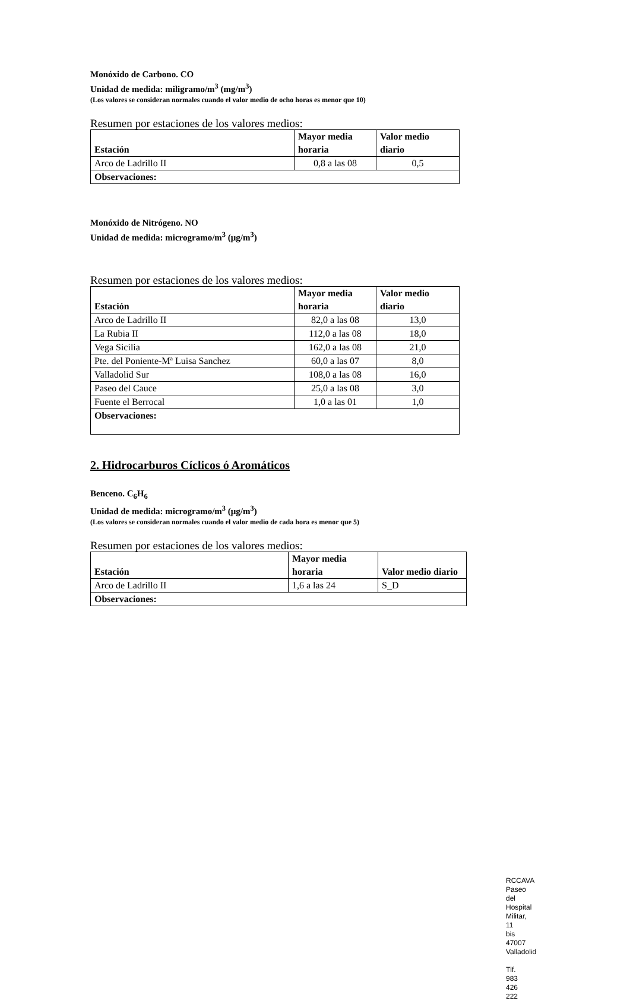Monóxido de Carbono. CO
Unidad de medida: miligramo/m<sup>3</sup> (mg/m<sup>3</sup>)
(Los valores se consideran normales cuando el valor medio de ocho horas es menor que 10)
Resumen por estaciones de los valores medios:
| Estación | Mayor media horaria | Valor medio diario |
| --- | --- | --- |
| Arco de Ladrillo II | 0,8 a las 08 | 0,5 |
| Observaciones: | | |
Monóxido de Nitrógeno. NO
Unidad de medida: microgramo/m<sup>3</sup> (μg/m<sup>3</sup>)
Resumen por estaciones de los valores medios:
| Estación | Mayor media horaria | Valor medio diario |
| --- | --- | --- |
| Arco de Ladrillo II | 82,0 a las 08 | 13,0 |
| La Rubia II | 112,0 a las 08 | 18,0 |
| Vega Sicilia | 162,0 a las 08 | 21,0 |
| Pte. del Poniente-Mª Luisa Sanchez | 60,0 a las 07 | 8,0 |
| Valladolid Sur | 108,0 a las 08 | 16,0 |
| Paseo del Cauce | 25,0 a las 08 | 3,0 |
| Fuente el Berrocal | 1,0 a las 01 | 1,0 |
| Observaciones: | | |
2. Hidrocarburos Cíclicos ó Aromáticos
Benceno. C<sub>6</sub>H<sub>6</sub>
Unidad de medida: microgramo/m<sup>3</sup> (μg/m<sup>3</sup>)
(Los valores se consideran normales cuando el valor medio de cada hora es menor que 5)
Resumen por estaciones de los valores medios:
| Estación | Mayor media horaria | Valor medio diario |
| --- | --- | --- |
| Arco de Ladrillo II | 1,6 a las 24 | S_D |
| Observaciones: | | |
RCCAVA
Paseo del Hospital Militar, 11 bis
47007 Valladolid
Tlf. 983 426 222